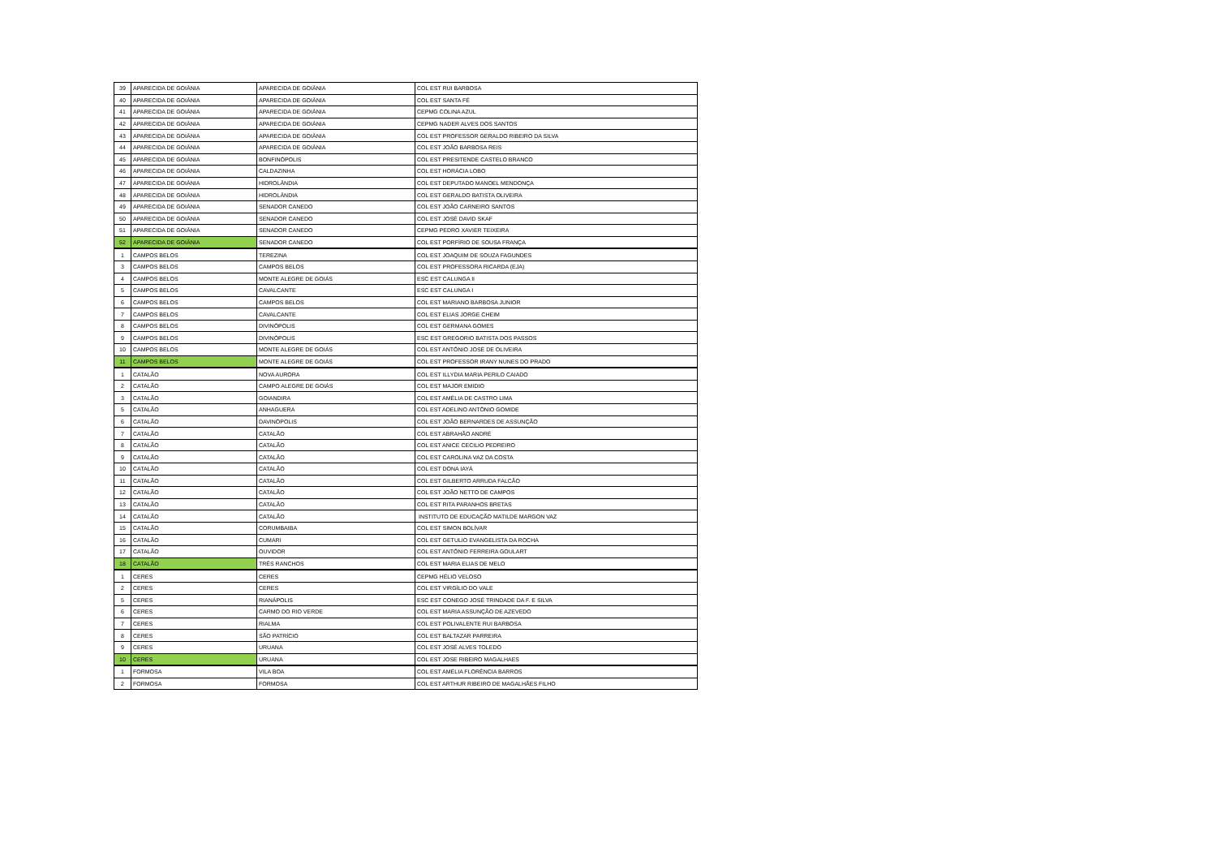| 39 | APARECIDA DE GOIÂNIA | APARECIDA DE GOIÂNIA | COL EST RUI BARBOSA |
| 40 | APARECIDA DE GOIÂNIA | APARECIDA DE GOIÂNIA | COL EST SANTA FÉ |
| 41 | APARECIDA DE GOIÂNIA | APARECIDA DE GOIÂNIA | CEPMG COLINA AZUL |
| 42 | APARECIDA DE GOIÂNIA | APARECIDA DE GOIÂNIA | CEPMG NADER ALVES DOS SANTOS |
| 43 | APARECIDA DE GOIÂNIA | APARECIDA DE GOIÂNIA | COL EST PROFESSOR GERALDO RIBEIRO DA SILVA |
| 44 | APARECIDA DE GOIÂNIA | APARECIDA DE GOIÂNIA | COL EST JOÃO BARBOSA REIS |
| 45 | APARECIDA DE GOIÂNIA | BONFINÓPOLIS | COL EST PRESITENDE CASTELO BRANCO |
| 46 | APARECIDA DE GOIÂNIA | CALDAZINHA | COL EST HORÁCIA LOBO |
| 47 | APARECIDA DE GOIÂNIA | HIDROLÂNDIA | COL EST DEPUTADO MANOEL MENDONÇA |
| 48 | APARECIDA DE GOIÂNIA | HIDROLÂNDIA | COL EST GERALDO BATISTA OLIVEIRA |
| 49 | APARECIDA DE GOIÂNIA | SENADOR CANEDO | COL EST JOÃO CARNEIRO SANTOS |
| 50 | APARECIDA DE GOIÂNIA | SENADOR CANEDO | COL EST JOSÉ DAVID SKAF |
| 51 | APARECIDA DE GOIÂNIA | SENADOR CANEDO | CEPMG PEDRO XAVIER TEIXEIRA |
| 52 | APARECIDA DE GOIÂNIA | SENADOR CANEDO | COL EST PORFÍRIO DE SOUSA FRANÇA |
| 1 | CAMPOS BELOS | TEREZINA | COL EST JOAQUIM DE SOUZA FAGUNDES |
| 3 | CAMPOS BELOS | CAMPOS BELOS | COL EST PROFESSORA RICARDA (EJA) |
| 4 | CAMPOS BELOS | MONTE ALEGRE DE GOIÁS | ESC EST CALUNGA II |
| 5 | CAMPOS BELOS | CAVALCANTE | ESC EST CALUNGA I |
| 6 | CAMPOS BELOS | CAMPOS BELOS | COL EST MARIANO BARBOSA JUNIOR |
| 7 | CAMPOS BELOS | CAVALCANTE | COL EST ELIAS JORGE CHEIM |
| 8 | CAMPOS BELOS | DIVINÓPOLIS | COL EST GERMANA GOMES |
| 9 | CAMPOS BELOS | DIVINÓPOLIS | ESC EST GREGORIO BATISTA DOS PASSOS |
| 10 | CAMPOS BELOS | MONTE ALEGRE DE GOIÁS | COL EST ANTÔNIO JOSÉ DE OLIVEIRA |
| 11 | CAMPOS BELOS | MONTE ALEGRE DE GOIÁS | COL EST PROFESSOR IRANY NUNES DO PRADO |
| 1 | CATALÃO | NOVA AURORA | COL EST ILLYDIA MARIA PERILO CAIADO |
| 2 | CATALÃO | CAMPO ALEGRE DE GOIÁS | COL EST MAJOR EMIDIO |
| 3 | CATALÃO | GOIANDIRA | COL EST AMÉLIA DE CASTRO LIMA |
| 5 | CATALÃO | ANHAGUERA | COL EST ADELINO ANTÔNIO GOMIDE |
| 6 | CATALÃO | DAVINÓPOLIS | COL EST JOÃO BERNARDES DE ASSUNÇÃO |
| 7 | CATALÃO | CATALÃO | COL EST ABRAHÃO ANDRÉ |
| 8 | CATALÃO | CATALÃO | COL EST ANICE CECILIO PEDREIRO |
| 9 | CATALÃO | CATALÃO | COL EST CAROLINA VAZ DA COSTA |
| 10 | CATALÃO | CATALÃO | COL EST DONA IAYÁ |
| 11 | CATALÃO | CATALÃO | COL EST GILBERTO ARRUDA FALCÃO |
| 12 | CATALÃO | CATALÃO | COL EST JOÃO NETTO DE CAMPOS |
| 13 | CATALÃO | CATALÃO | COL EST RITA PARANHOS BRETAS |
| 14 | CATALÃO | CATALÃO | INSTITUTO DE EDUCAÇÃO MATILDE MARGON VAZ |
| 15 | CATALÃO | CORUMBAIBA | COL EST SIMON BOLÍVAR |
| 16 | CATALÃO | CUMARI | COL EST GETULIO EVANGELISTA DA ROCHA |
| 17 | CATALÃO | OUVIDOR | COL EST ANTÔNIO FERREIRA GOULART |
| 18 | CATALÃO | TRÊS RANCHOS | COL EST MARIA ELIAS DE MELO |
| 1 | CERES | CERES | CEPMG HÉLIO VELOSO |
| 2 | CERES | CERES | COL EST VIRGÍLIO DO VALE |
| 5 | CERES | RIANÁPOLIS | ESC EST CONEGO JOSÉ TRINDADE DA F. E SILVA |
| 6 | CERES | CARMO DO RIO VERDE | COL EST MARIA ASSUNÇÃO DE AZEVEDO |
| 7 | CERES | RIALMA | COL EST POLIVALENTE RUI BARBOSA |
| 8 | CERES | SÃO PATRÍCIO | COL EST BALTAZAR PARREIRA |
| 9 | CERES | URUANA | COL EST JOSÉ ALVES TOLEDO |
| 10 | CERES | URUANA | COL EST JOSE RIBEIRO MAGALHAES |
| 1 | FORMOSA | VILA BOA | COL EST AMÉLIA FLORÊNCIA BARROS |
| 2 | FORMOSA | FORMOSA | COL EST ARTHUR RIBEIRO DE MAGALHÃES FILHO |